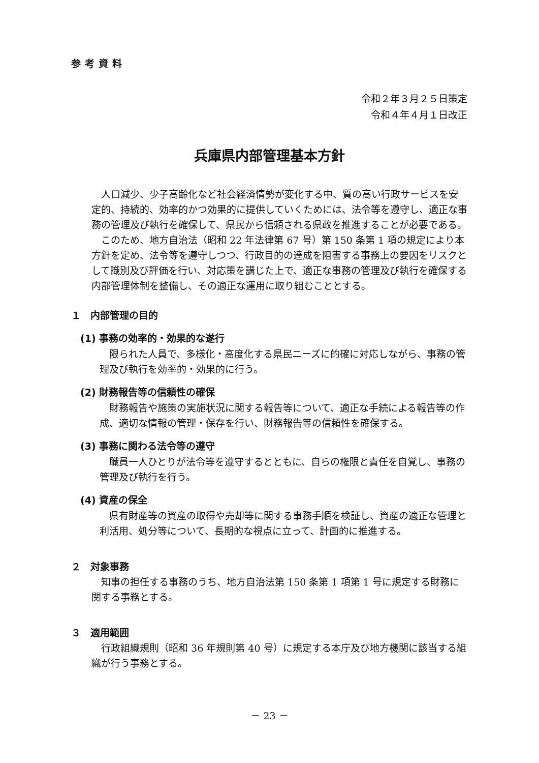参考資料
令和２年３月２５日策定
令和４年４月１日改正
兵庫県内部管理基本方針
　人口減少、少子高齢化など社会経済情勢が変化する中、質の高い行政サービスを安定的、持続的、効率的かつ効果的に提供していくためには、法令等を遵守し、適正な事務の管理及び執行を確保して、県民から信頼される県政を推進することが必要である。
　このため、地方自治法（昭和 22 年法律第 67 号）第 150 条第 1 項の規定により本方針を定め、法令等を遵守しつつ、行政目的の達成を阻害する事務上の要因をリスクとして識別及び評価を行い、対応策を講じた上で、適正な事務の管理及び執行を確保する内部管理体制を整備し、その適正な運用に取り組むこととする。
１　内部管理の目的
(1) 事務の効率的・効果的な遂行
　限られた人員で、多様化・高度化する県民ニーズに的確に対応しながら、事務の管理及び執行を効率的・効果的に行う。
(2) 財務報告等の信頼性の確保
　財務報告や施策の実施状況に関する報告等について、適正な手続による報告等の作成、適切な情報の管理・保存を行い、財務報告等の信頼性を確保する。
(3) 事務に関わる法令等の遵守
　職員一人ひとりが法令等を遵守するとともに、自らの権限と責任を自覚し、事務の管理及び執行を行う。
(4) 資産の保全
　県有財産等の資産の取得や売却等に関する事務手順を検証し、資産の適正な管理と利活用、処分等について、長期的な視点に立って、計画的に推進する。
２　対象事務
　知事の担任する事務のうち、地方自治法第 150 条第 1 項第 1 号に規定する財務に関する事務とする。
３　適用範囲
　行政組織規則（昭和 36 年規則第 40 号）に規定する本庁及び地方機関に該当する組織が行う事務とする。
－ 23 －